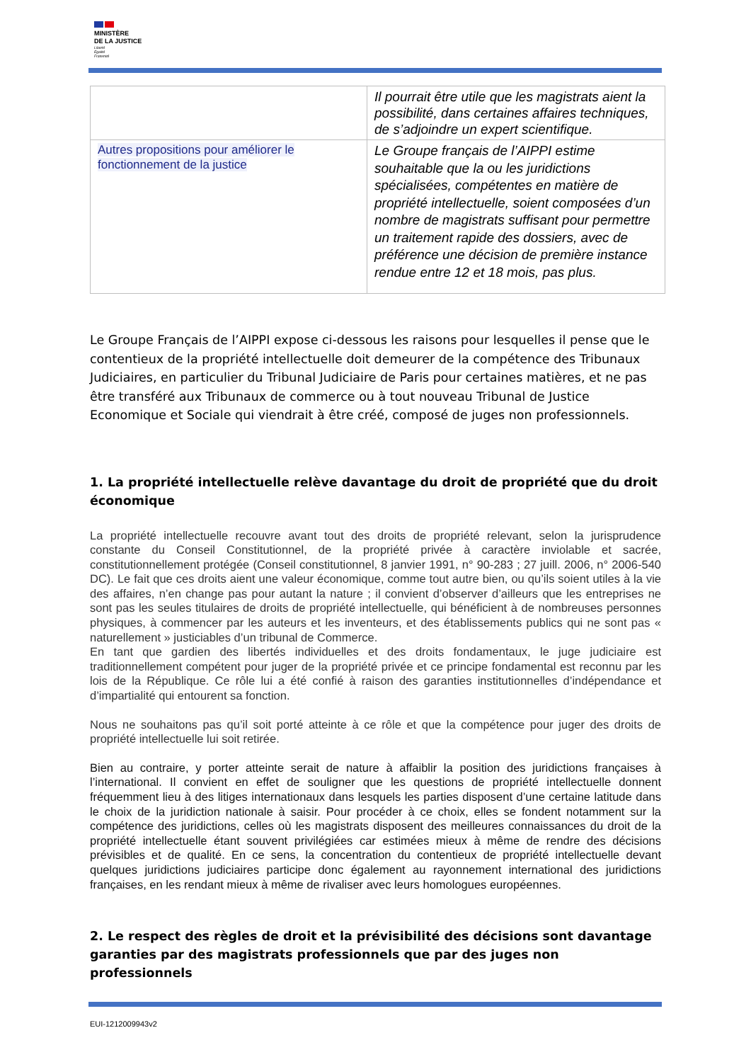MINISTÈRE
DE LA JUSTICE
Liberté
Égalité
Fraternité
| | Il pourrait être utile que les magistrats aient la possibilité, dans certaines affaires techniques, de s’adjoindre un expert scientifique. |
| Autres propositions pour améliorer le fonctionnement de la justice | Le Groupe français de l’AIPPI estime souhaitable que la ou les juridictions spécialisées, compétentes en matière de propriété intellectuelle, soient composées d’un nombre de magistrats suffisant pour permettre un traitement rapide des dossiers, avec de préférence une décision de première instance rendue entre 12 et 18 mois, pas plus. |
Le Groupe Français de l’AIPPI expose ci-dessous les raisons pour lesquelles il pense que le contentieux de la propriété intellectuelle doit demeurer de la compétence des Tribunaux Judiciaires, en particulier du Tribunal Judiciaire de Paris pour certaines matières, et ne pas être transféré aux Tribunaux de commerce ou à tout nouveau Tribunal de Justice Economique et Sociale qui viendrait à être créé, composé de juges non professionnels.
1. La propriété intellectuelle relève davantage du droit de propriété que du droit économique
La propriété intellectuelle recouvre avant tout des droits de propriété relevant, selon la jurisprudence constante du Conseil Constitutionnel, de la propriété privée à caractère inviolable et sacrée, constitutionnellement protégée (Conseil constitutionnel, 8 janvier 1991, n° 90-283 ; 27 juill. 2006, n° 2006-540 DC). Le fait que ces droits aient une valeur économique, comme tout autre bien, ou qu’ils soient utiles à la vie des affaires, n’en change pas pour autant la nature ; il convient d’observer d’ailleurs que les entreprises ne sont pas les seules titulaires de droits de propriété intellectuelle, qui bénéficient à de nombreuses personnes physiques, à commencer par les auteurs et les inventeurs, et des établissements publics qui ne sont pas « naturellement » justiciables d’un tribunal de Commerce.
En tant que gardien des libertés individuelles et des droits fondamentaux, le juge judiciaire est traditionnellement compétent pour juger de la propriété privée et ce principe fondamental est reconnu par les lois de la République. Ce rôle lui a été confié à raison des garanties institutionnelles d’indépendance et d’impartialité qui entourent sa fonction.
Nous ne souhaitons pas qu’il soit porté atteinte à ce rôle et que la compétence pour juger des droits de propriété intellectuelle lui soit retirée.
Bien au contraire, y porter atteinte serait de nature à affaiblir la position des juridictions françaises à l’international. Il convient en effet de souligner que les questions de propriété intellectuelle donnent fréquemment lieu à des litiges internationaux dans lesquels les parties disposent d’une certaine latitude dans le choix de la juridiction nationale à saisir. Pour procéder à ce choix, elles se fondent notamment sur la compétence des juridictions, celles où les magistrats disposent des meilleures connaissances du droit de la propriété intellectuelle étant souvent privilégiées car estimées mieux à même de rendre des décisions prévisibles et de qualité. En ce sens, la concentration du contentieux de propriété intellectuelle devant quelques juridictions judiciaires participe donc également au rayonnement international des juridictions françaises, en les rendant mieux à même de rivaliser avec leurs homologues européennes.
2. Le respect des règles de droit et la prévisibilité des décisions sont davantage garanties par des magistrats professionnels que par des juges non professionnels
EUI-1212009943v2